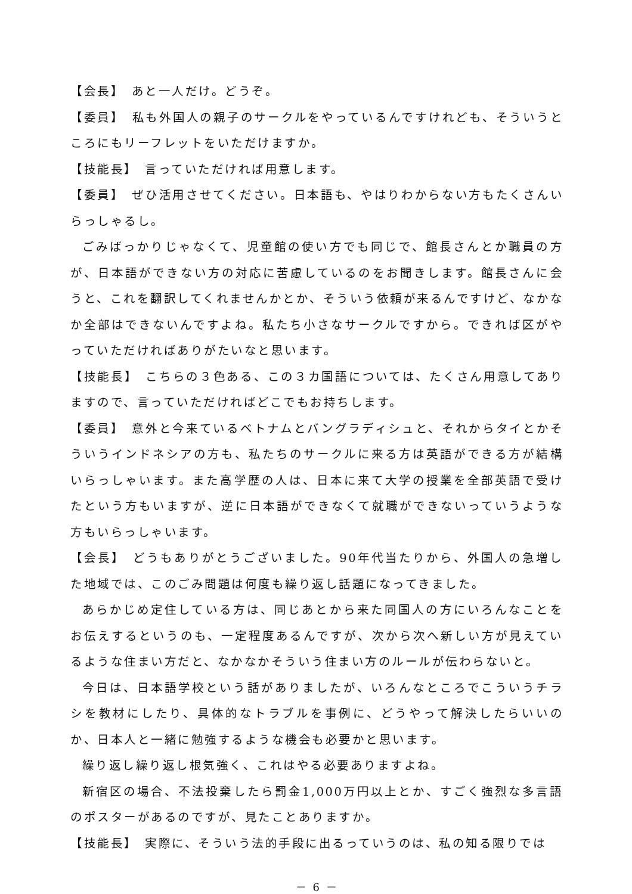【会長】　あと一人だけ。どうぞ。
【委員】　私も外国人の親子のサークルをやっているんですけれども、そういうところにもリーフレットをいただけますか。
【技能長】　言っていただければ用意します。
【委員】　ぜひ活用させてください。日本語も、やはりわからない方もたくさんいらっしゃるし。
ごみばっかりじゃなくて、児童館の使い方でも同じで、館長さんとか職員の方が、日本語ができない方の対応に苦慮しているのをお聞きします。館長さんに会うと、これを翻訳してくれませんかとか、そういう依頼が来るんですけど、なかなか全部はできないんですよね。私たち小さなサークルですから。できれば区がやっていただければありがたいなと思います。
【技能長】　こちらの３色ある、この３カ国語については、たくさん用意してありますので、言っていただければどこでもお持ちします。
【委員】　意外と今来ているベトナムとバングラディシュと、それからタイとかそういうインドネシアの方も、私たちのサークルに来る方は英語ができる方が結構いらっしゃいます。また高学歴の人は、日本に来て大学の授業を全部英語で受けたという方もいますが、逆に日本語ができなくて就職ができないっていうような方もいらっしゃいます。
【会長】　どうもありがとうございました。90年代当たりから、外国人の急増した地域では、このごみ問題は何度も繰り返し話題になってきました。
あらかじめ定住している方は、同じあとから来た同国人の方にいろんなことをお伝えするというのも、一定程度あるんですが、次から次へ新しい方が見えているような住まい方だと、なかなかそういう住まい方のルールが伝わらないと。
今日は、日本語学校という話がありましたが、いろんなところでこういうチラシを教材にしたり、具体的なトラブルを事例に、どうやって解決したらいいのか、日本人と一緒に勉強するような機会も必要かと思います。
繰り返し繰り返し根気強く、これはやる必要ありますよね。
新宿区の場合、不法投棄したら罰金1,000万円以上とか、すごく強烈な多言語のポスターがあるのですが、見たことありますか。
【技能長】　実際に、そういう法的手段に出るっていうのは、私の知る限りでは
－ 6 －